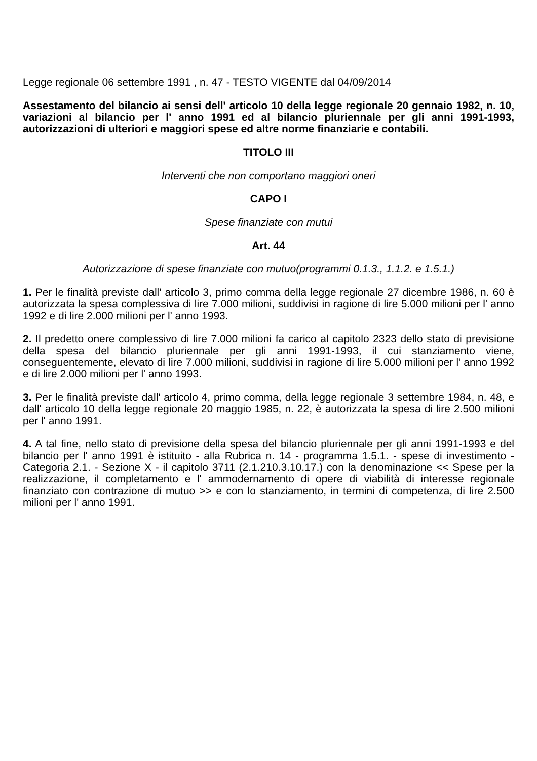Legge regionale 06 settembre 1991 , n. 47 - TESTO VIGENTE dal 04/09/2014
Assestamento del bilancio ai sensi dell' articolo 10 della legge regionale 20 gennaio 1982, n. 10, variazioni al bilancio per l' anno 1991 ed al bilancio pluriennale per gli anni 1991-1993, autorizzazioni di ulteriori e maggiori spese ed altre norme finanziarie e contabili.
TITOLO III
Interventi che non comportano maggiori oneri
CAPO I
Spese finanziate con mutui
Art. 44
Autorizzazione di spese finanziate con mutuo(programmi 0.1.3., 1.1.2. e 1.5.1.)
1. Per le finalità previste dall' articolo 3, primo comma della legge regionale 27 dicembre 1986, n. 60 è autorizzata la spesa complessiva di lire 7.000 milioni, suddivisi in ragione di lire 5.000 milioni per l' anno 1992 e di lire 2.000 milioni per l' anno 1993.
2. Il predetto onere complessivo di lire 7.000 milioni fa carico al capitolo 2323 dello stato di previsione della spesa del bilancio pluriennale per gli anni 1991-1993, il cui stanziamento viene, conseguentemente, elevato di lire 7.000 milioni, suddivisi in ragione di lire 5.000 milioni per l' anno 1992 e di lire 2.000 milioni per l' anno 1993.
3. Per le finalità previste dall' articolo 4, primo comma, della legge regionale 3 settembre 1984, n. 48, e dall' articolo 10 della legge regionale 20 maggio 1985, n. 22, è autorizzata la spesa di lire 2.500 milioni per l' anno 1991.
4. A tal fine, nello stato di previsione della spesa del bilancio pluriennale per gli anni 1991-1993 e del bilancio per l' anno 1991 è istituito - alla Rubrica n. 14 - programma 1.5.1. - spese di investimento - Categoria 2.1. - Sezione X - il capitolo 3711 (2.1.210.3.10.17.) con la denominazione << Spese per la realizzazione, il completamento e l' ammodernamento di opere di viabilità di interesse regionale finanziato con contrazione di mutuo >> e con lo stanziamento, in termini di competenza, di lire 2.500 milioni per l' anno 1991.